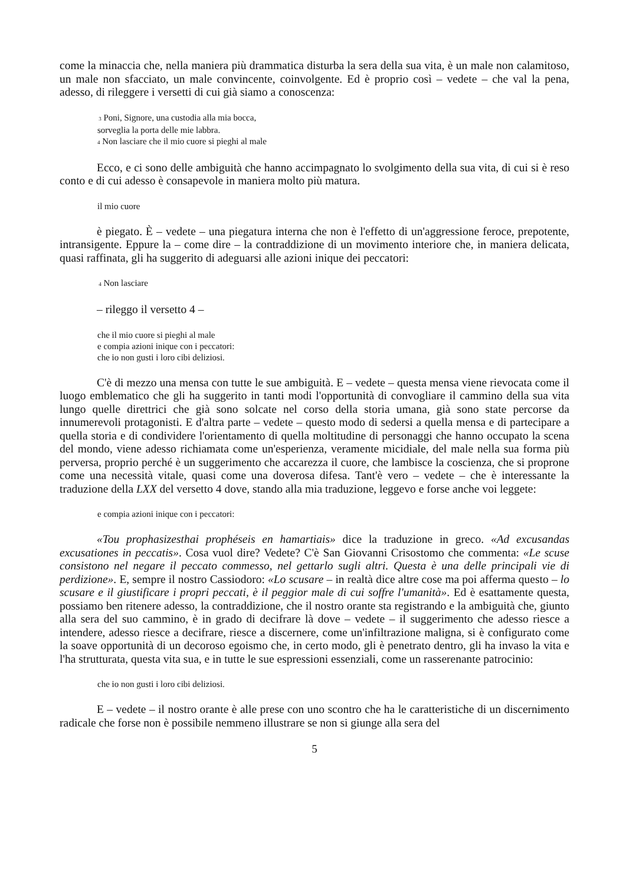come la minaccia che, nella maniera più drammatica disturba la sera della sua vita, è un male non calamitoso, un male non sfacciato, un male convincente, coinvolgente. Ed è proprio così – vedete – che val la pena, adesso, di rileggere i versetti di cui già siamo a conoscenza:
3 Poni, Signore, una custodia alla mia bocca,
sorveglia la porta delle mie labbra.
4 Non lasciare che il mio cuore si pieghi al male
Ecco, e ci sono delle ambiguità che hanno accimpagnato lo svolgimento della sua vita, di cui si è reso conto e di cui adesso è consapevole in maniera molto più matura.
il mio cuore
è piegato. È – vedete – una piegatura interna che non è l'effetto di un'aggressione feroce, prepotente, intransigente. Eppure la – come dire – la contraddizione di un movimento interiore che, in maniera delicata, quasi raffinata, gli ha suggerito di adeguarsi alle azioni inique dei peccatori:
4 Non lasciare
– rileggo il versetto 4 –
che il mio cuore si pieghi al male
e compia azioni inique con i peccatori:
che io non gusti i loro cibi deliziosi.
C'è di mezzo una mensa con tutte le sue ambiguità. E – vedete – questa mensa viene rievocata come il luogo emblematico che gli ha suggerito in tanti modi l'opportunità di convogliare il cammino della sua vita lungo quelle direttrici che già sono solcate nel corso della storia umana, già sono state percorse da innumerevoli protagonisti. E d'altra parte – vedete – questo modo di sedersi a quella mensa e di partecipare a quella storia e di condividere l'orientamento di quella moltitudine di personaggi che hanno occupato la scena del mondo, viene adesso richiamata come un'esperienza, veramente micidiale, del male nella sua forma più perversa, proprio perché è un suggerimento che accarezza il cuore, che lambisce la coscienza, che si proprone come una necessità vitale, quasi come una doverosa difesa. Tant'è vero – vedete – che è interessante la traduzione della LXX del versetto 4 dove, stando alla mia traduzione, leggevo e forse anche voi leggete:
e compia azioni inique con i peccatori:
«Tou prophasizesthai prophéseis en hamartiais» dice la traduzione in greco. «Ad excusandas excusationes in peccatis». Cosa vuol dire? Vedete? C'è San Giovanni Crisostomo che commenta: «Le scuse consistono nel negare il peccato commesso, nel gettarlo sugli altri. Questa è una delle principali vie di perdizione». E, sempre il nostro Cassiodoro: «Lo scusare – in realtà dice altre cose ma poi afferma questo – lo scusare e il giustificare i propri peccati, è il peggior male di cui soffre l'umanità». Ed è esattamente questa, possiamo ben ritenere adesso, la contraddizione, che il nostro orante sta registrando e la ambiguità che, giunto alla sera del suo cammino, è in grado di decifrare là dove – vedete – il suggerimento che adesso riesce a intendere, adesso riesce a decifrare, riesce a discernere, come un'infiltrazione maligna, si è configurato come la soave opportunità di un decoroso egoismo che, in certo modo, gli è penetrato dentro, gli ha invaso la vita e l'ha strutturata, questa vita sua, e in tutte le sue espressioni essenziali, come un rasserenante patrocinio:
che io non gusti i loro cibi deliziosi.
E – vedete – il nostro orante è alle prese con uno scontro che ha le caratteristiche di un discernimento radicale che forse non è possibile nemmeno illustrare se non si giunge alla sera del
5